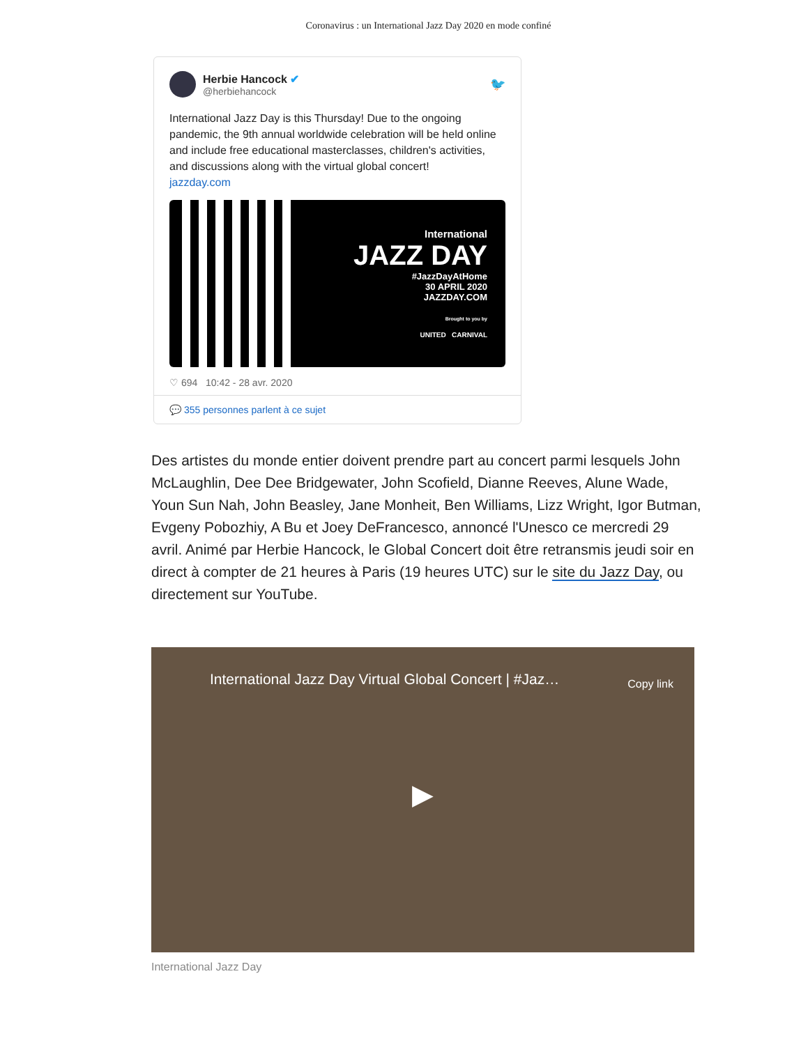Coronavirus : un International Jazz Day 2020 en mode confiné
Herbie Hancock ✔
@herbiehancock
🐦
International Jazz Day is this Thursday! Due to the ongoing pandemic, the 9th annual worldwide celebration will be held online and include free educational masterclasses, children's activities, and discussions along with the virtual global concert!
jazzday.com
International
JAZZ DAY
#JazzDayAtHome
30 APRIL 2020
JAZZDAY.COM
Brought to you by
UNITED CARNIVAL
♡ 694 10:42 - 28 avr. 2020
💬 355 personnes parlent à ce sujet
Des artistes du monde entier doivent prendre part au concert parmi lesquels John McLaughlin, Dee Dee Bridgewater, John Scofield, Dianne Reeves, Alune Wade, Youn Sun Nah, John Beasley, Jane Monheit, Ben Williams, Lizz Wright, Igor Butman, Evgeny Pobozhiy, A Bu et Joey DeFrancesco, annoncé l'Unesco ce mercredi 29 avril. Animé par Herbie Hancock, le Global Concert doit être retransmis jeudi soir en direct à compter de 21 heures à Paris (19 heures UTC) sur le site du Jazz Day, ou directement sur YouTube.
International Jazz Day Virtual Global Concert | #Jaz… Copy link
▶
International Jazz Day